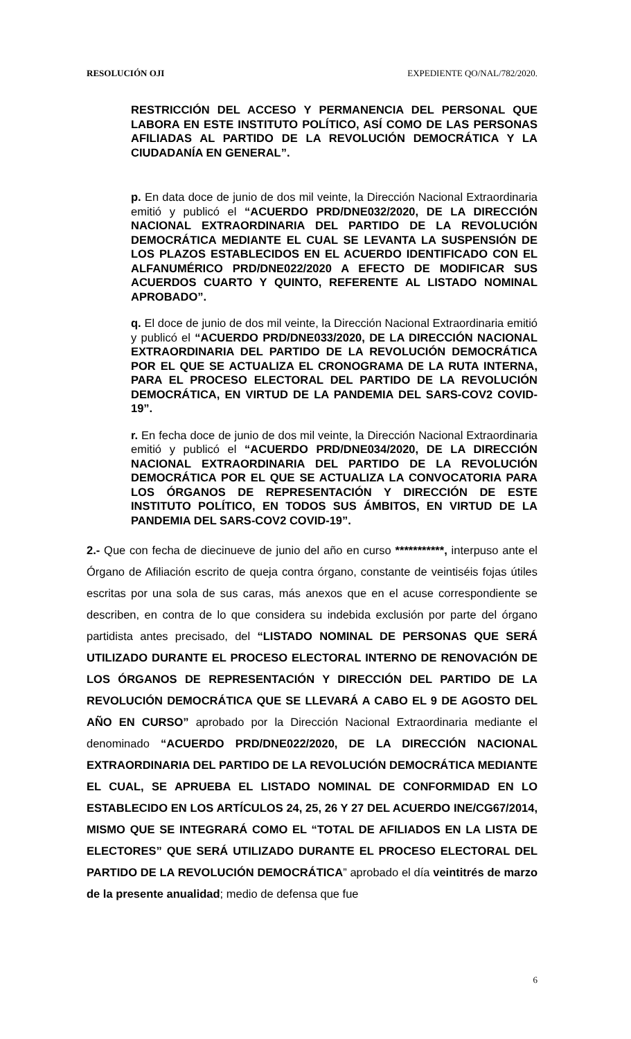RESOLUCIÓN OJI EXPEDIENTE QO/NAL/782/2020.
RESTRICCIÓN DEL ACCESO Y PERMANENCIA DEL PERSONAL QUE LABORA EN ESTE INSTITUTO POLÍTICO, ASÍ COMO DE LAS PERSONAS AFILIADAS AL PARTIDO DE LA REVOLUCIÓN DEMOCRÁTICA Y LA CIUDADANÍA EN GENERAL”.
p. En data doce de junio de dos mil veinte, la Dirección Nacional Extraordinaria emitió y publicó el “ACUERDO PRD/DNE032/2020, DE LA DIRECCIÓN NACIONAL EXTRAORDINARIA DEL PARTIDO DE LA REVOLUCIÓN DEMOCRÁTICA MEDIANTE EL CUAL SE LEVANTA LA SUSPENSIÓN DE LOS PLAZOS ESTABLECIDOS EN EL ACUERDO IDENTIFICADO CON EL ALFANUMÉRICO PRD/DNE022/2020 A EFECTO DE MODIFICAR SUS ACUERDOS CUARTO Y QUINTO, REFERENTE AL LISTADO NOMINAL APROBADO”.
q. El doce de junio de dos mil veinte, la Dirección Nacional Extraordinaria emitió y publicó el “ACUERDO PRD/DNE033/2020, DE LA DIRECCIÓN NACIONAL EXTRAORDINARIA DEL PARTIDO DE LA REVOLUCIÓN DEMOCRÁTICA POR EL QUE SE ACTUALIZA EL CRONOGRAMA DE LA RUTA INTERNA, PARA EL PROCESO ELECTORAL DEL PARTIDO DE LA REVOLUCIÓN DEMOCRÁTICA, EN VIRTUD DE LA PANDEMIA DEL SARS-COV2 COVID-19”.
r. En fecha doce de junio de dos mil veinte, la Dirección Nacional Extraordinaria emitió y publicó el “ACUERDO PRD/DNE034/2020, DE LA DIRECCIÓN NACIONAL EXTRAORDINARIA DEL PARTIDO DE LA REVOLUCIÓN DEMOCRÁTICA POR EL QUE SE ACTUALIZA LA CONVOCATORIA PARA LOS ÓRGANOS DE REPRESENTACIÓN Y DIRECCIÓN DE ESTE INSTITUTO POLÍTICO, EN TODOS SUS ÁMBITOS, EN VIRTUD DE LA PANDEMIA DEL SARS-COV2 COVID-19”.
2.- Que con fecha de diecinueve de junio del año en curso ***********, interpuso ante el Órgano de Afiliación escrito de queja contra órgano, constante de veintiséis fojas útiles escritas por una sola de sus caras, más anexos que en el acuse correspondiente se describen, en contra de lo que considera su indebida exclusión por parte del órgano partidista antes precisado, del “LISTADO NOMINAL DE PERSONAS QUE SERÁ UTILIZADO DURANTE EL PROCESO ELECTORAL INTERNO DE RENOVACIÓN DE LOS ÓRGANOS DE REPRESENTACIÓN Y DIRECCIÓN DEL PARTIDO DE LA REVOLUCIÓN DEMOCRÁTICA QUE SE LLEVARÁ A CABO EL 9 DE AGOSTO DEL AÑO EN CURSO” aprobado por la Dirección Nacional Extraordinaria mediante el denominado “ACUERDO PRD/DNE022/2020, DE LA DIRECCIÓN NACIONAL EXTRAORDINARIA DEL PARTIDO DE LA REVOLUCIÓN DEMOCRÁTICA MEDIANTE EL CUAL, SE APRUEBA EL LISTADO NOMINAL DE CONFORMIDAD EN LO ESTABLECIDO EN LOS ARTÍCULOS 24, 25, 26 Y 27 DEL ACUERDO INE/CG67/2014, MISMO QUE SE INTEGRARÁ COMO EL “TOTAL DE AFILIADOS EN LA LISTA DE ELECTORES” QUE SERÁ UTILIZADO DURANTE EL PROCESO ELECTORAL DEL PARTIDO DE LA REVOLUCIÓN DEMOCRÁTICA” aprobado el día veintitrés de marzo de la presente anualidad; medio de defensa que fue
6